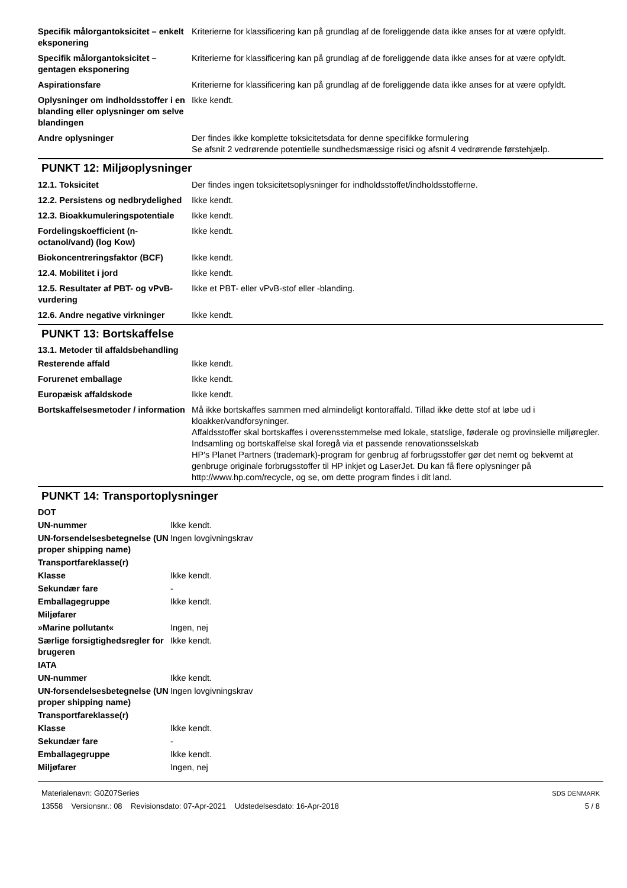| Specifik målorgantoksicitet – enkelt eksponering | Kriterierne for klassificering kan på grundlag af de foreliggende data ikke anses for at være opfyldt. |
| Specifik målorgantoksicitet – gentagen eksponering | Kriterierne for klassificering kan på grundlag af de foreliggende data ikke anses for at være opfyldt. |
| Aspirationsfare | Kriterierne for klassificering kan på grundlag af de foreliggende data ikke anses for at være opfyldt. |
| Oplysninger om indholdsstoffer i en blanding eller oplysninger om selve blandingen | Ikke kendt. |
| Andre oplysninger | Der findes ikke komplette toksicitetsdata for denne specifikke formulering Se afsnit 2 vedrørende potentielle sundhedsmæssige risici og afsnit 4 vedrørende førstehjælp. |
PUNKT 12: Miljøoplysninger
| 12.1. Toksicitet | Der findes ingen toksicitetsoplysninger for indholdsstoffet/indholdsstofferne. |
| 12.2. Persistens og nedbrydelighed | Ikke kendt. |
| 12.3. Bioakkumuleringspotentiale | Ikke kendt. |
| Fordelingskoefficient (n-octanol/vand) (log Kow) | Ikke kendt. |
| Biokoncentreringsfaktor (BCF) | Ikke kendt. |
| 12.4. Mobilitet i jord | Ikke kendt. |
| 12.5. Resultater af PBT- og vPvB-vurdering | Ikke et PBT- eller vPvB-stof eller -blanding. |
| 12.6. Andre negative virkninger | Ikke kendt. |
PUNKT 13: Bortskaffelse
13.1. Metoder til affaldsbehandling
| Resterende affald | Ikke kendt. |
| Forurenet emballage | Ikke kendt. |
| Europæisk affaldskode | Ikke kendt. |
| Bortskaffelsesmetoder / information | Må ikke bortskaffes sammen med almindeligt kontoraffald. Tillad ikke dette stof at løbe ud i kloakker/vandforsyninger. Affaldsstoffer skal bortskaffes i overensstemmelse med lokale, statslige, føderale og provinsielle miljøregler. Indsamling og bortskaffelse skal foregå via et passende renovationsselskab HP's Planet Partners (trademark)-program for genbrug af forbrugsstoffer gør det nemt og bekvemt at genbruge originale forbrugsstoffer til HP inkjet og LaserJet. Du kan få flere oplysninger på http://www.hp.com/recycle, og se, om dette program findes i dit land. |
PUNKT 14: Transportoplysninger
| DOT | |
| UN-nummer | Ikke kendt. |
| UN-forsendelsesbetegnelse (UN proper shipping name) | Ingen lovgivningskrav |
| Transportfareklasse(r) | |
| Klasse | Ikke kendt. |
| Sekundær fare | - |
| Emballagegruppe | Ikke kendt. |
| Miljøfarer | |
| »Marine pollutant« | Ingen, nej |
| Særlige forsigtighedsregler for brugeren | Ikke kendt. |
| IATA | |
| UN-nummer | Ikke kendt. |
| UN-forsendelsesbetegnelse (UN proper shipping name) | Ingen lovgivningskrav |
| Transportfareklasse(r) | |
| Klasse | Ikke kendt. |
| Sekundær fare | - |
| Emballagegruppe | Ikke kendt. |
| Miljøfarer | Ingen, nej |
Materialenavn: G0Z07Series
13558 Versionsnr.: 08 Revisionsdato: 07-Apr-2021 Udstedelsesdato: 16-Apr-2018
SDS DENMARK
5 / 8